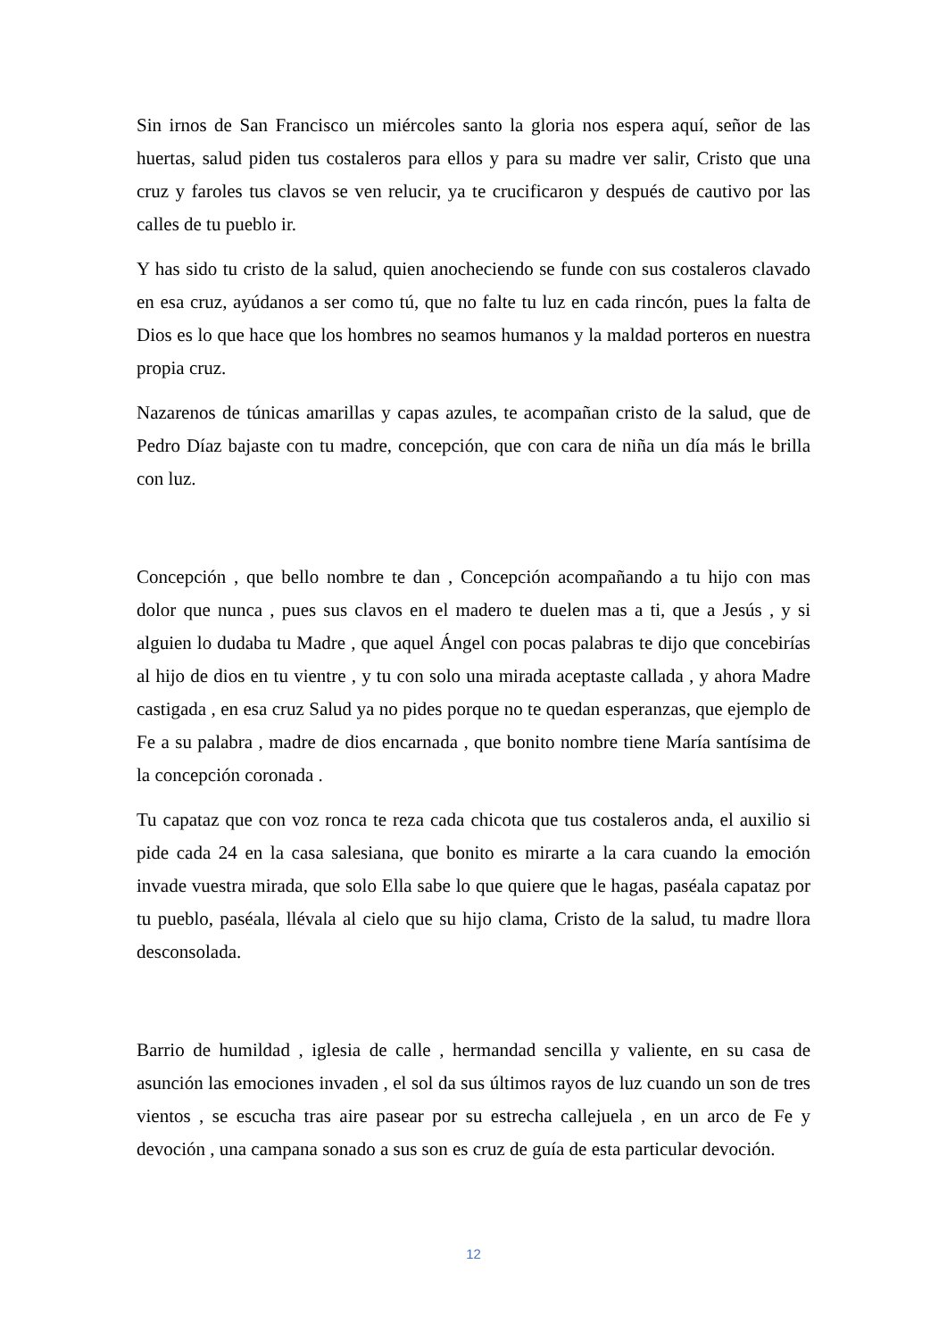Sin irnos de San Francisco un miércoles santo la gloria nos espera aquí, señor de las huertas, salud piden tus costaleros para ellos y para su madre ver salir, Cristo que una cruz y faroles tus clavos se ven relucir, ya te crucificaron y después de cautivo por las calles de tu pueblo ir.
Y has sido tu cristo de la salud, quien anocheciendo se funde con sus costaleros clavado en esa cruz, ayúdanos a ser como tú, que no falte tu luz en cada rincón, pues la falta de Dios es lo que hace que los hombres no seamos humanos y la maldad porteros en nuestra propia cruz.
Nazarenos de túnicas amarillas y capas azules, te acompañan cristo de la salud, que de Pedro Díaz bajaste con tu madre, concepción, que con cara de niña un día más le brilla con luz.
Concepción , que bello nombre te dan , Concepción acompañando a tu hijo con mas dolor que nunca , pues sus clavos en el madero te duelen mas a ti, que a Jesús , y si alguien lo dudaba tu Madre , que aquel Ángel con pocas palabras te dijo que concebirías al hijo de dios en tu vientre , y tu con solo una mirada aceptaste callada , y ahora Madre castigada , en esa cruz Salud ya no pides porque no te quedan esperanzas, que ejemplo de Fe a su palabra , madre de dios encarnada , que bonito nombre tiene María santísima de la concepción coronada .
Tu capataz que con voz ronca te reza cada chicota que tus costaleros anda, el auxilio si pide cada 24 en la casa salesiana, que bonito es mirarte a la cara cuando la emoción invade vuestra mirada, que solo Ella sabe lo que quiere que le hagas, paséala capataz por tu pueblo, paséala, llévala al cielo que su hijo clama, Cristo de la salud, tu madre llora desconsolada.
Barrio de humildad , iglesia de calle , hermandad sencilla y valiente, en su casa de asunción las emociones invaden , el sol da sus últimos rayos de luz cuando un son de tres vientos , se escucha tras aire pasear por su estrecha callejuela , en un arco de Fe y devoción , una campana sonado a sus son es cruz de guía de esta particular devoción.
12